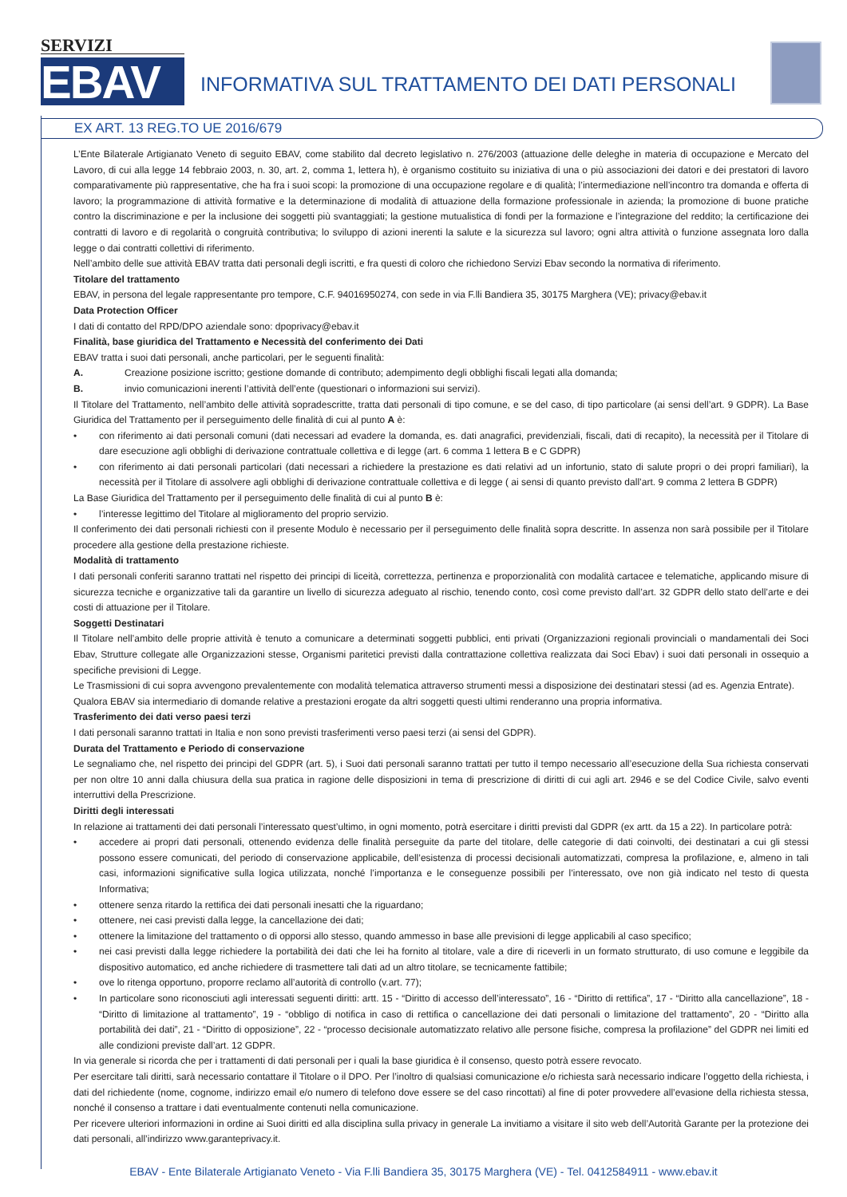SERVIZI
EBAV
INFORMATIVA SUL TRATTAMENTO DEI DATI PERSONALI
EX ART. 13 REG.TO UE 2016/679
L’Ente Bilaterale Artigianato Veneto di seguito EBAV, come stabilito dal decreto legislativo n. 276/2003 (attuazione delle deleghe in materia di occupazione e Mercato del Lavoro, di cui alla legge 14 febbraio 2003, n. 30, art. 2, comma 1, lettera h), è organismo costituito su iniziativa di una o più associazioni dei datori e dei prestatori di lavoro comparativamente più rappresentative, che ha fra i suoi scopi: la promozione di una occupazione regolare e di qualità; l’intermediazione nell’incontro tra domanda e offerta di lavoro; la programmazione di attività formative e la determinazione di modalità di attuazione della formazione professionale in azienda; la promozione di buone pratiche contro la discriminazione e per la inclusione dei soggetti più svantaggiati; la gestione mutualistica di fondi per la formazione e l’integrazione del reddito; la certificazione dei contratti di lavoro e di regolarità o congruità contributiva; lo sviluppo di azioni inerenti la salute e la sicurezza sul lavoro; ogni altra attività o funzione assegnata loro dalla legge o dai contratti collettivi di riferimento.
Nell’ambito delle sue attività EBAV tratta dati personali degli iscritti, e fra questi di coloro che richiedono Servizi Ebav secondo la normativa di riferimento.
Titolare del trattamento
EBAV, in persona del legale rappresentante pro tempore, C.F. 94016950274, con sede in via F.lli Bandiera 35, 30175 Marghera (VE); privacy@ebav.it
Data Protection Officer
I dati di contatto del RPD/DPO aziendale sono: dpoprivacy@ebav.it
Finalità, base giuridica del Trattamento e Necessità del conferimento dei Dati
EBAV tratta i suoi dati personali, anche particolari, per le seguenti finalità:
A. Creazione posizione iscritto; gestione domande di contributo; adempimento degli obblighi fiscali legati alla domanda;
B. invio comunicazioni inerenti l’attività dell’ente (questionari o informazioni sui servizi).
Il Titolare del Trattamento, nell’ambito delle attività sopradescritte, tratta dati personali di tipo comune, e se del caso, di tipo particolare (ai sensi dell’art. 9 GDPR). La Base Giuridica del Trattamento per il perseguimento delle finalità di cui al punto A è:
• con riferimento ai dati personali comuni (dati necessari ad evadere la domanda, es. dati anagrafici, previdenziali, fiscali, dati di recapito), la necessità per il Titolare di dare esecuzione agli obblighi di derivazione contrattuale collettiva e di legge (art. 6 comma 1 lettera B e C GDPR)
• con riferimento ai dati personali particolari (dati necessari a richiedere la prestazione es dati relativi ad un infortunio, stato di salute propri o dei propri familiari), la necessità per il Titolare di assolvere agli obblighi di derivazione contrattuale collettiva e di legge ( ai sensi di quanto previsto dall’art. 9 comma 2 lettera B GDPR)
La Base Giuridica del Trattamento per il perseguimento delle finalità di cui al punto B è:
• l’interesse legittimo del Titolare al miglioramento del proprio servizio.
Il conferimento dei dati personali richiesti con il presente Modulo è necessario per il perseguimento delle finalità sopra descritte. In assenza non sarà possibile per il Titolare procedere alla gestione della prestazione richieste.
Modalità di trattamento
I dati personali conferiti saranno trattati nel rispetto dei principi di liceità, correttezza, pertinenza e proporzionalità con modalità cartacee e telematiche, applicando misure di sicurezza tecniche e organizzative tali da garantire un livello di sicurezza adeguato al rischio, tenendo conto, così come previsto dall’art. 32 GDPR dello stato dell’arte e dei costi di attuazione per il Titolare.
Soggetti Destinatari
Il Titolare nell’ambito delle proprie attività è tenuto a comunicare a determinati soggetti pubblici, enti privati (Organizzazioni regionali provinciali o mandamentali dei Soci Ebav, Strutture collegate alle Organizzazioni stesse, Organismi paritetici previsti dalla contrattazione collettiva realizzata dai Soci Ebav) i suoi dati personali in ossequio a specifiche previsioni di Legge.
Le Trasmissioni di cui sopra avvengono prevalentemente con modalità telematica attraverso strumenti messi a disposizione dei destinatari stessi (ad es. Agenzia Entrate).
Qualora EBAV sia intermediario di domande relative a prestazioni erogate da altri soggetti questi ultimi renderanno una propria informativa.
Trasferimento dei dati verso paesi terzi
I dati personali saranno trattati in Italia e non sono previsti trasferimenti verso paesi terzi (ai sensi del GDPR).
Durata del Trattamento e Periodo di conservazione
Le segnaliamo che, nel rispetto dei principi del GDPR (art. 5), i Suoi dati personali saranno trattati per tutto il tempo necessario all’esecuzione della Sua richiesta conservati per non oltre 10 anni dalla chiusura della sua pratica in ragione delle disposizioni in tema di prescrizione di diritti di cui agli art. 2946 e se del Codice Civile, salvo eventi interruttivi della Prescrizione.
Diritti degli interessati
In relazione ai trattamenti dei dati personali l’interessato quest’ultimo, in ogni momento, potrà esercitare i diritti previsti dal GDPR (ex artt. da 15 a 22). In particolare potrà:
• accedere ai propri dati personali, ottenendo evidenza delle finalità perseguite da parte del titolare, delle categorie di dati coinvolti, dei destinatari a cui gli stessi possono essere comunicati, del periodo di conservazione applicabile, dell’esistenza di processi decisionali automatizzati, compresa la profilazione, e, almeno in tali casi, informazioni significative sulla logica utilizzata, nonché l’importanza e le conseguenze possibili per l’interessato, ove non già indicato nel testo di questa Informativa;
• ottenere senza ritardo la rettifica dei dati personali inesatti che la riguardano;
• ottenere, nei casi previsti dalla legge, la cancellazione dei dati;
• ottenere la limitazione del trattamento o di opporsi allo stesso, quando ammesso in base alle previsioni di legge applicabili al caso specifico;
• nei casi previsti dalla legge richiedere la portabilità dei dati che lei ha fornito al titolare, vale a dire di riceverli in un formato strutturato, di uso comune e leggibile da dispositivo automatico, ed anche richiedere di trasmettere tali dati ad un altro titolare, se tecnicamente fattibile;
• ove lo ritenga opportuno, proporre reclamo all’autorità di controllo (v.art. 77);
• In particolare sono riconosciuti agli interessati seguenti diritti: artt. 15 - “Diritto di accesso dell’interessato”, 16 - “Diritto di rettifica”, 17 - “Diritto alla cancellazione”, 18 - “Diritto di limitazione al trattamento”, 19 - “obbligo di notifica in caso di rettifica o cancellazione dei dati personali o limitazione del trattamento”, 20 - “Diritto alla portabilità dei dati”, 21 - “Diritto di opposizione”, 22 - “processo decisionale automatizzato relativo alle persone fisiche, compresa la profilazione” del GDPR nei limiti ed alle condizioni previste dall’art. 12 GDPR.
In via generale si ricorda che per i trattamenti di dati personali per i quali la base giuridica è il consenso, questo potrà essere revocato.
Per esercitare tali diritti, sarà necessario contattare il Titolare o il DPO. Per l’inoltro di qualsiasi comunicazione e/o richiesta sarà necessario indicare l’oggetto della richiesta, i dati del richiedente (nome, cognome, indirizzo email e/o numero di telefono dove essere se del caso rincottati) al fine di poter provvedere all’evasione della richiesta stessa, nonché il consenso a trattare i dati eventualmente contenuti nella comunicazione.
Per ricevere ulteriori informazioni in ordine ai Suoi diritti ed alla disciplina sulla privacy in generale La invitiamo a visitare il sito web dell’Autorità Garante per la protezione dei dati personali, all’indirizzo www.garanteprivacy.it.
EBAV - Ente Bilaterale Artigianato Veneto - Via F.lli Bandiera 35, 30175 Marghera (VE) - Tel. 0412584911 - www.ebav.it